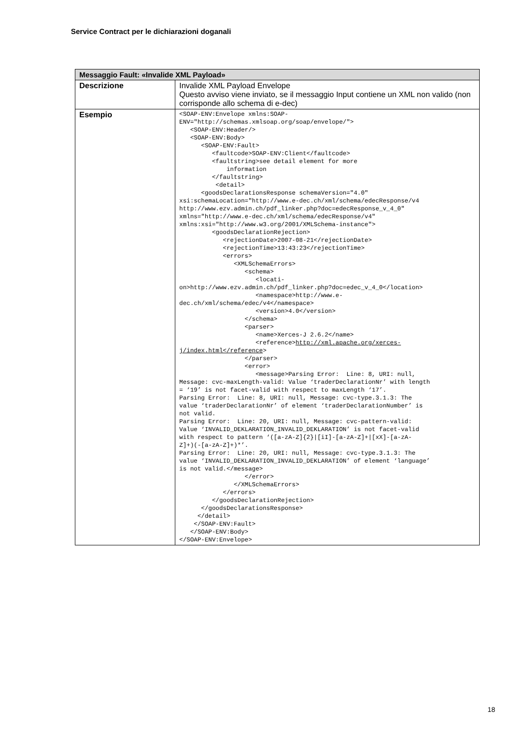Service Contract per le dichiarazioni doganali
| Messaggio Fault: «Invalide XML Payload» | |
| --- | --- |
| Descrizione | Invalide XML Payload Envelope Questo avviso viene inviato, se il messaggio Input contiene un XML non valido (non corrisponde allo schema di e-dec) |
| Esempio | <SOAP-ENV:Envelope xmlns:SOAP- ENV="http://schemas.xmlsoap.org/soap/envelope/"> <SOAP-ENV:Header/> <SOAP-ENV:Body> <SOAP-ENV:Fault> <faultcode>SOAP-ENV:Client</faultcode> <faultstring>see detail element for more information </faultstring> <detail> <goodsDeclarationsResponse schemaVersion="4.0" xsi:schemaLocation="http://www.e-dec.ch/xml/schema/edecResponse/v4 http://www.ezv.admin.ch/pdf_linker.php?doc=edecResponse_v_4_0" xmlns="http://www.e-dec.ch/xml/schema/edecResponse/v4" xmlns:xsi="http://www.w3.org/2001/XMLSchema-instance"> <goodsDeclarationRejection> <rejectionDate>2007-08-21</rejectionDate> <rejectionTime>13:43:23</rejectionTime> <errors> <XMLSchemaErrors> <schema> <locati- on>http://www.ezv.admin.ch/pdf_linker.php?doc=edec_v_4_0</location> <namespace>http://www.e- dec.ch/xml/schema/edec/v4</namespace> <version>4.0</version> </schema> <parser> <name>Xerces-J 2.6.2</name> <reference> http://xml.apache.org/xerces- j/index.html</reference > </parser> <error> <message>Parsing Error: Line: 8, URI: null, Message: cvc-maxLength-valid: Value ‘traderDeclarationNr’ with length = ‘19’ is not facet-valid with respect to maxLength ‘17’. Parsing Error: Line: 8, URI: null, Message: cvc-type.3.1.3: The value ‘traderDeclarationNr’ of element ‘traderDeclarationNumber’ is not valid. Parsing Error: Line: 20, URI: null, Message: cvc-pattern-valid: Value ‘INVALID_DEKLARATION_INVALID_DEKLARATION’ is not facet-valid with respect to pattern ‘([a-zA-Z]{2}/[iI]-[a-zA-Z]+/[xX]-[a-zA- Z]+)(-[a-zA-Z]+)*’. Parsing Error: Line: 20, URI: null, Message: cvc-type.3.1.3: The value ‘INVALID_DEKLARATION_INVALID_DEKLARATION’ of element ‘language’ is not valid.</message> </error> </XMLSchemaErrors> </errors> </goodsDeclarationRejection> </goodsDeclarationsResponse> </detail> </SOAP-ENV:Fault> </SOAP-ENV:Body> </SOAP-ENV:Envelope> |
18